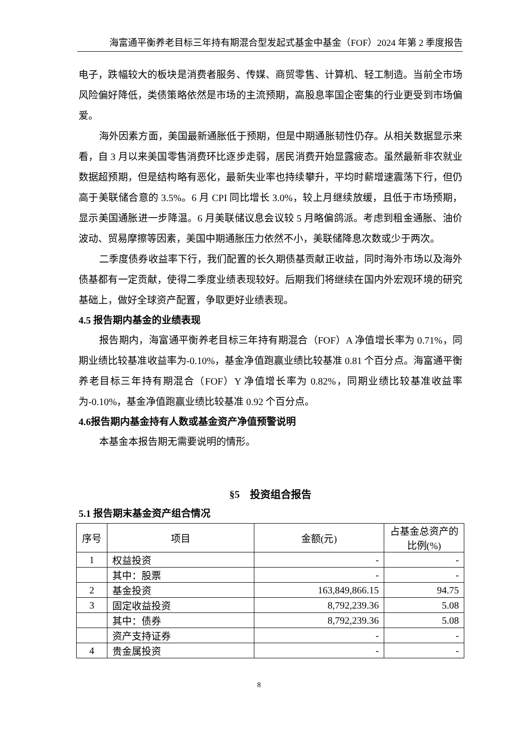海富通平衡养老目标三年持有期混合型发起式基金中基金（FOF）2024 年第 2 季度报告
电子，跌幅较大的板块是消费者服务、传媒、商贸零售、计算机、轻工制造。当前全市场风险偏好降低，类债策略依然是市场的主流预期，高股息率国企密集的行业更受到市场偏爱。
海外因素方面，美国最新通胀低于预期，但是中期通胀韧性仍存。从相关数据显示来看，自 3 月以来美国零售消费环比逐步走弱，居民消费开始显露疲态。虽然最新非农就业数据超预期，但是结构略有恶化，最新失业率也持续攀升，平均时薪增速震荡下行，但仍高于美联储合意的 3.5%。6 月 CPI 同比增长 3.0%，较上月继续放缓，且低于市场预期，显示美国通胀进一步降温。6 月美联储议息会议较 5 月略偏鸽派。考虑到租金通胀、油价波动、贸易摩擦等因素，美国中期通胀压力依然不小，美联储降息次数或少于两次。
二季度债券收益率下行，我们配置的长久期债基贡献正收益，同时海外市场以及海外债基都有一定贡献，使得二季度业绩表现较好。后期我们将继续在国内外宏观环境的研究基础上，做好全球资产配置，争取更好业绩表现。
4.5 报告期内基金的业绩表现
报告期内，海富通平衡养老目标三年持有期混合（FOF）A 净值增长率为 0.71%，同期业绩比较基准收益率为-0.10%，基金净值跑赢业绩比较基准 0.81 个百分点。海富通平衡养老目标三年持有期混合（FOF）Y 净值增长率为 0.82%，同期业绩比较基准收益率为-0.10%，基金净值跑赢业绩比较基准 0.92 个百分点。
4.6报告期内基金持有人数或基金资产净值预警说明
本基金本报告期无需要说明的情形。
§5　投资组合报告
5.1 报告期末基金资产组合情况
| 序号 | 项目 | 金额(元) | 占基金总资产的比例(%) |
| --- | --- | --- | --- |
| 1 | 权益投资 | - | - |
| | 其中：股票 | - | - |
| 2 | 基金投资 | 163,849,866.15 | 94.75 |
| 3 | 固定收益投资 | 8,792,239.36 | 5.08 |
| | 其中：债券 | 8,792,239.36 | 5.08 |
| | 资产支持证券 | - | - |
| 4 | 贵金属投资 | - | - |
8